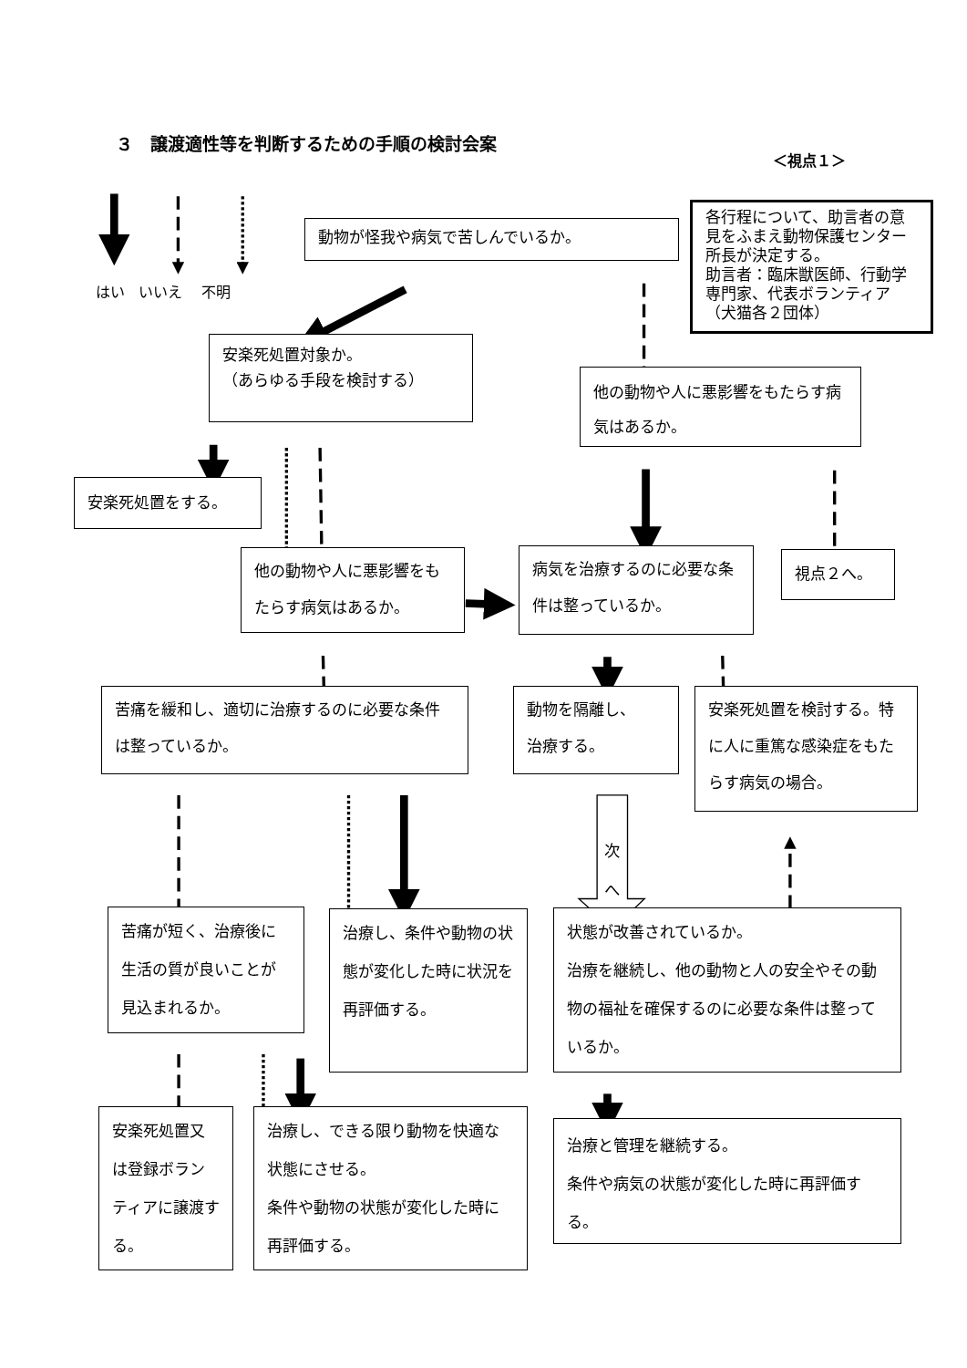次
へ
３　譲渡適性等を判断するための手順の検討会案
＜視点１＞
はい いいえ 不明
動物が怪我や病気で苦しんでいるか。
各行程について、助言者の意見をふまえ動物保護センター所長が決定する。
助言者：臨床獣医師、行動学専門家、代表ボランティア（犬猫各２団体）
安楽死処置対象か。
（あらゆる手段を検討する）
他の動物や人に悪影響をもたらす病気はあるか。
安楽死処置をする。
他の動物や人に悪影響をもたらす病気はあるか。
病気を治療するのに必要な条件は整っているか。
視点２へ。
苦痛を緩和し、適切に治療するのに必要な条件は整っているか。
動物を隔離し、
治療する。
安楽死処置を検討する。特に人に重篤な感染症をもたらす病気の場合。
苦痛が短く、治療後に生活の質が良いことが見込まれるか。
治療し、条件や動物の状態が変化した時に状況を再評価する。
状態が改善されているか。
治療を継続し、他の動物と人の安全やその動物の福祉を確保するのに必要な条件は整っているか。
安楽死処置又は登録ボランティアに譲渡する。
治療し、できる限り動物を快適な状態にさせる。
条件や動物の状態が変化した時に再評価する。
治療と管理を継続する。
条件や病気の状態が変化した時に再評価する。